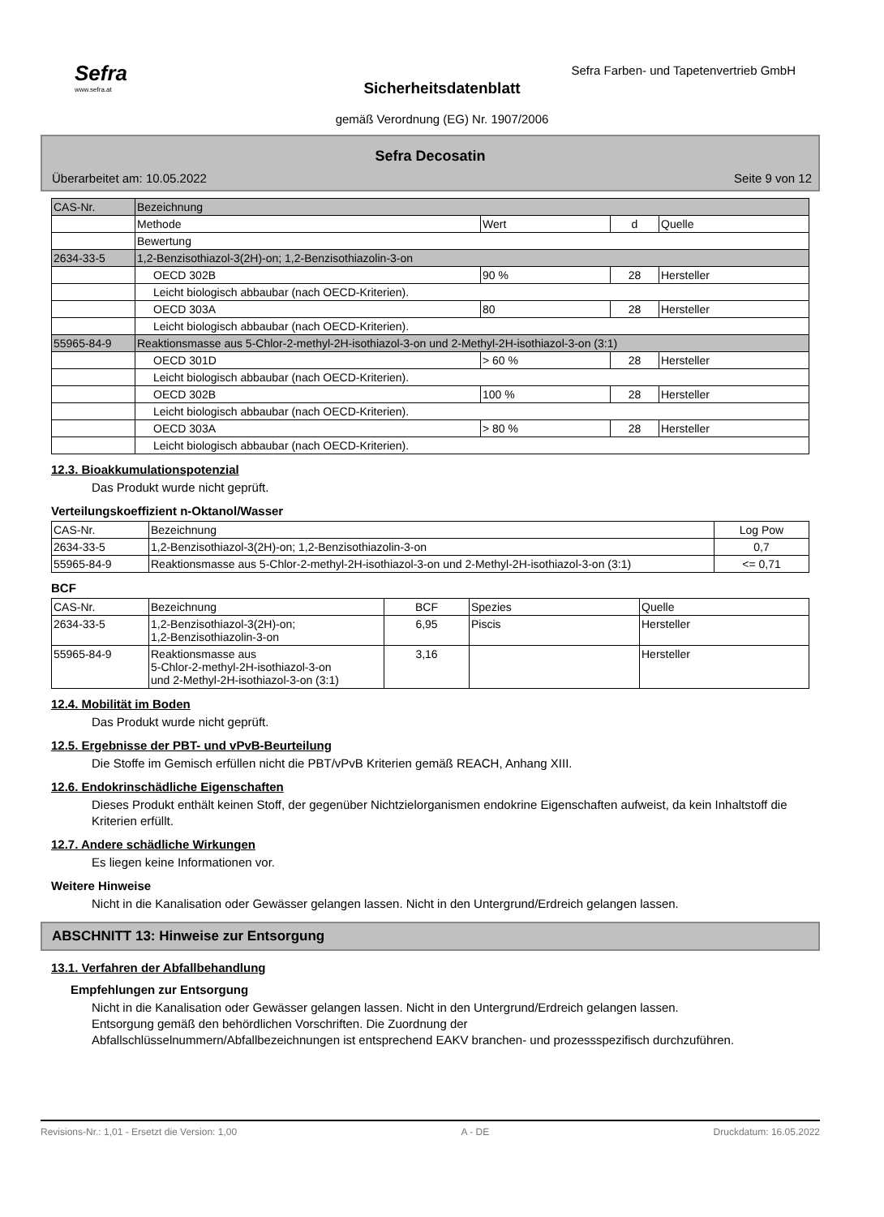Sefra
www.sefra.at
Sefra Farben- und Tapetenvertrieb GmbH
Sicherheitsdatenblatt
gemäß Verordnung (EG) Nr. 1907/2006
Sefra Decosatin
Überarbeitet am: 10.05.2022 Seite 9 von 12
| CAS-Nr. | Bezeichnung | | | |
| | Methode | Wert | d | Quelle |
| | Bewertung | | | |
| 2634-33-5 | 1,2-Benzisothiazol-3(2H)-on; 1,2-Benzisothiazolin-3-on | | | |
| | OECD 302B | 90 % | 28 | Hersteller |
| | Leicht biologisch abbaubar (nach OECD-Kriterien). | | | |
| | OECD 303A | 80 | 28 | Hersteller |
| | Leicht biologisch abbaubar (nach OECD-Kriterien). | | | |
| 55965-84-9 | Reaktionsmasse aus 5-Chlor-2-methyl-2H-isothiazol-3-on und 2-Methyl-2H-isothiazol-3-on (3:1) | | | |
| | OECD 301D | > 60 % | 28 | Hersteller |
| | Leicht biologisch abbaubar (nach OECD-Kriterien). | | | |
| | OECD 302B | 100 % | 28 | Hersteller |
| | Leicht biologisch abbaubar (nach OECD-Kriterien). | | | |
| | OECD 303A | > 80 % | 28 | Hersteller |
| | Leicht biologisch abbaubar (nach OECD-Kriterien). | | | |
12.3. Bioakkumulationspotenzial
Das Produkt wurde nicht geprüft.
Verteilungskoeffizient n-Oktanol/Wasser
| CAS-Nr. | Bezeichnung | Log Pow |
| --- | --- | --- |
| 2634-33-5 | 1,2-Benzisothiazol-3(2H)-on; 1,2-Benzisothiazolin-3-on | 0,7 |
| 55965-84-9 | Reaktionsmasse aus 5-Chlor-2-methyl-2H-isothiazol-3-on und 2-Methyl-2H-isothiazol-3-on (3:1) | <= 0,71 |
BCF
| CAS-Nr. | Bezeichnung | BCF | Spezies | Quelle |
| --- | --- | --- | --- | --- |
| 2634-33-5 | 1,2-Benzisothiazol-3(2H)-on; 1,2-Benzisothiazolin-3-on | 6,95 | Piscis | Hersteller |
| 55965-84-9 | Reaktionsmasse aus 5-Chlor-2-methyl-2H-isothiazol-3-on und 2-Methyl-2H-isothiazol-3-on (3:1) | 3,16 | | Hersteller |
12.4. Mobilität im Boden
Das Produkt wurde nicht geprüft.
12.5. Ergebnisse der PBT- und vPvB-Beurteilung
Die Stoffe im Gemisch erfüllen nicht die PBT/vPvB Kriterien gemäß REACH, Anhang XIII.
12.6. Endokrinschädliche Eigenschaften
Dieses Produkt enthält keinen Stoff, der gegenüber Nichtzielorganismen endokrine Eigenschaften aufweist, da kein Inhaltstoff die Kriterien erfüllt.
12.7. Andere schädliche Wirkungen
Es liegen keine Informationen vor.
Weitere Hinweise
Nicht in die Kanalisation oder Gewässer gelangen lassen. Nicht in den Untergrund/Erdreich gelangen lassen.
ABSCHNITT 13: Hinweise zur Entsorgung
13.1. Verfahren der Abfallbehandlung
Empfehlungen zur Entsorgung
Nicht in die Kanalisation oder Gewässer gelangen lassen. Nicht in den Untergrund/Erdreich gelangen lassen.
Entsorgung gemäß den behördlichen Vorschriften. Die Zuordnung der
Abfallschlüsselnummern/Abfallbezeichnungen ist entsprechend EAKV branchen- und prozessspezifisch durchzuführen.
Revisions-Nr.: 1,01 - Ersetzt die Version: 1,00 A - DE Druckdatum: 16.05.2022